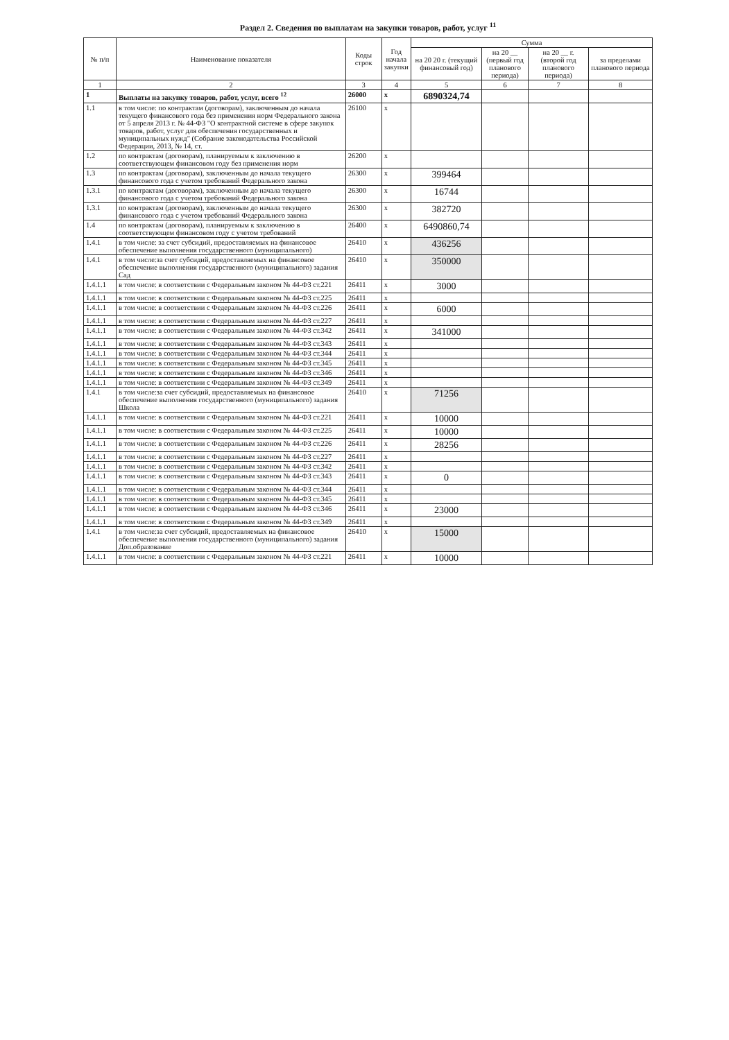Раздел 2. Сведения по выплатам на закупки товаров, работ, услуг <sup>11</sup>
| № п/п | Наименование показателя | Коды строк | Год начала закупки | Сумма | | | |
| --- | --- | --- | --- | --- | --- | --- | --- |
| | | | | на 20 20 г. (текущий финансовый год) | на 20 __ (первый год планового периода) | на 20 __ г. (второй год планового периода) | за пределами планового периода |
| 1 | 2 | 3 | 4 | 5 | 6 | 7 | 8 |
| 1 | Выплаты на закупку товаров, работ, услуг, всего <sup>12</sup> | 26000 | x | 6890324,74 | | | |
| 1.1 | в том числе: по контрактам (договорам), заключенным до начала текущего финансового года без применения норм Федерального закона от 5 апреля 2013 г. № 44-ФЗ "О контрактной системе в сфере закупок товаров, работ, услуг для обеспечения государственных и муниципальных нужд" (Собрание законодательства Российской Федерации, 2013, № 14, ст. | 26100 | x | | | | |
| 1.2 | по контрактам (договорам), планируемым к заключению в соответствующем финансовом году без применения норм | 26200 | x | | | | |
| 1.3 | по контрактам (договорам), заключенным до начала текущего финансового года с учетом требований Федерального закона | 26300 | x | 399464 | | | |
| 1.3.1 | по контрактам (договорам), заключенным до начала текущего финансового года с учетом требований Федерального закона | 26300 | x | 16744 | | | |
| 1.3.1 | по контрактам (договорам), заключенным до начала текущего финансового года с учетом требований Федерального закона | 26300 | x | 382720 | | | |
| 1.4 | по контрактам (договорам), планируемым к заключению в соответствующем финансовом году с учетом требований | 26400 | x | 6490860,74 | | | |
| 1.4.1 | в том числе: за счет субсидий, предоставляемых на финансовое обеспечение выполнения государственного (муниципального) | 26410 | x | 436256 | | | |
| 1.4.1 | в том числе:за счет субсидий, предоставляемых на финансовое обеспечение выполнения государственного (муниципального) задания Сад | 26410 | x | 350000 | | | |
| 1.4.1.1 | в том числе: в соответствии с Федеральным законом № 44-ФЗ ст.221 | 26411 | x | 3000 | | | |
| 1.4.1.1 | в том числе: в соответствии с Федеральным законом № 44-ФЗ ст.225 | 26411 | x | | | | |
| 1.4.1.1 | в том числе: в соответствии с Федеральным законом № 44-ФЗ ст.226 | 26411 | x | 6000 | | | |
| 1.4.1.1 | в том числе: в соответствии с Федеральным законом № 44-ФЗ ст.227 | 26411 | x | | | | |
| 1.4.1.1 | в том числе: в соответствии с Федеральным законом № 44-ФЗ ст.342 | 26411 | x | 341000 | | | |
| 1.4.1.1 | в том числе: в соответствии с Федеральным законом № 44-ФЗ ст.343 | 26411 | x | | | | |
| 1.4.1.1 | в том числе: в соответствии с Федеральным законом № 44-ФЗ ст.344 | 26411 | x | | | | |
| 1.4.1.1 | в том числе: в соответствии с Федеральным законом № 44-ФЗ ст.345 | 26411 | x | | | | |
| 1.4.1.1 | в том числе: в соответствии с Федеральным законом № 44-ФЗ ст.346 | 26411 | x | | | | |
| 1.4.1.1 | в том числе: в соответствии с Федеральным законом № 44-ФЗ ст.349 | 26411 | x | | | | |
| 1.4.1 | в том числе:за счет субсидий, предоставляемых на финансовое обеспечение выполнения государственного (муниципального) задания Школа | 26410 | x | 71256 | | | |
| 1.4.1.1 | в том числе: в соответствии с Федеральным законом № 44-ФЗ ст.221 | 26411 | x | 10000 | | | |
| 1.4.1.1 | в том числе: в соответствии с Федеральным законом № 44-ФЗ ст.225 | 26411 | x | 10000 | | | |
| 1.4.1.1 | в том числе: в соответствии с Федеральным законом № 44-ФЗ ст.226 | 26411 | x | 28256 | | | |
| 1.4.1.1 | в том числе: в соответствии с Федеральным законом № 44-ФЗ ст.227 | 26411 | x | | | | |
| 1.4.1.1 | в том числе: в соответствии с Федеральным законом № 44-ФЗ ст.342 | 26411 | x | | | | |
| 1.4.1.1 | в том числе: в соответствии с Федеральным законом № 44-ФЗ ст.343 | 26411 | x | 0 | | | |
| 1.4.1.1 | в том числе: в соответствии с Федеральным законом № 44-ФЗ ст.344 | 26411 | x | | | | |
| 1.4.1.1 | в том числе: в соответствии с Федеральным законом № 44-ФЗ ст.345 | 26411 | x | | | | |
| 1.4.1.1 | в том числе: в соответствии с Федеральным законом № 44-ФЗ ст.346 | 26411 | x | 23000 | | | |
| 1.4.1.1 | в том числе: в соответствии с Федеральным законом № 44-ФЗ ст.349 | 26411 | x | | | | |
| 1.4.1 | в том числе:за счет субсидий, предоставляемых на финансовое обеспечение выполнения государственного (муниципального) задания Доп.образование | 26410 | x | 15000 | | | |
| 1.4.1.1 | в том числе: в соответствии с Федеральным законом № 44-ФЗ ст.221 | 26411 | x | 10000 | | | |